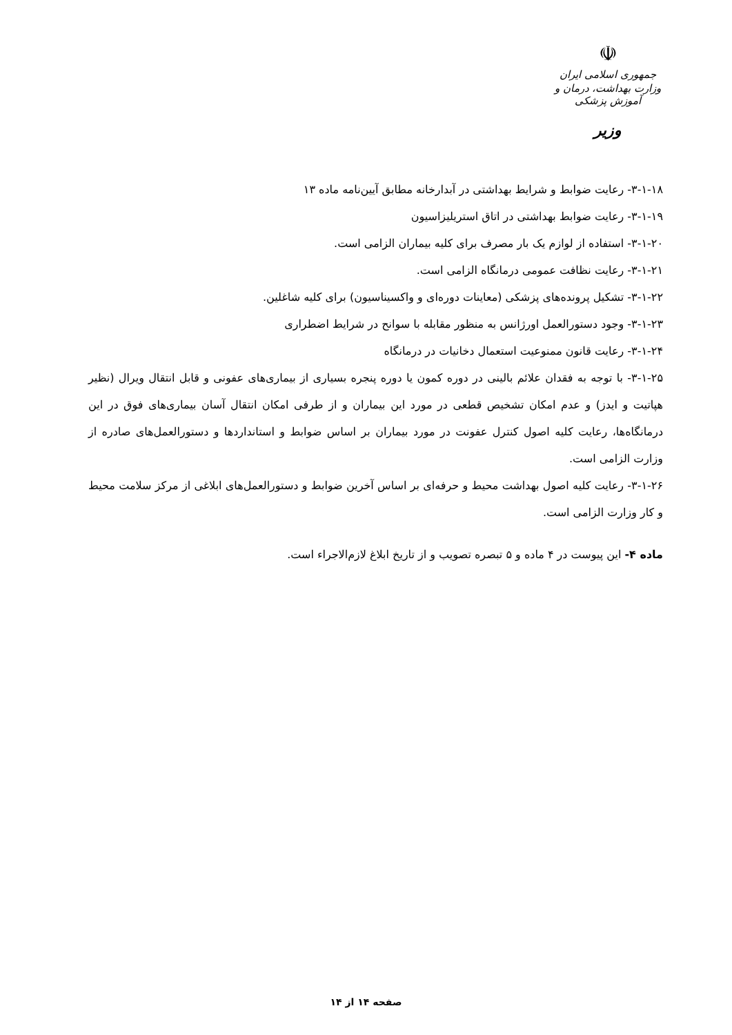☫
جمهوری اسلامی ایران
وزارت بهداشت، درمان و آموزش پزشکی
وزیر
۳-۱-۱۸- رعایت ضوابط و شرایط بهداشتی در آبدارخانه مطابق آیین‌نامه ماده ۱۳
۳-۱-۱۹- رعایت ضوابط بهداشتی در اتاق استریلیزاسیون
۳-۱-۲۰- استفاده از لوازم یک بار مصرف برای کلیه بیماران الزامی است.
۳-۱-۲۱- رعایت نظافت عمومی درمانگاه الزامی است.
۳-۱-۲۲- تشکیل پرونده‌های پزشکی (معاینات دوره‌ای و واکسیناسیون) برای کلیه شاغلین.
۳-۱-۲۳- وجود دستورالعمل اورژانس به منظور مقابله با سوانح در شرایط اضطراری
۳-۱-۲۴- رعایت قانون ممنوعیت استعمال دخانیات در درمانگاه
۳-۱-۲۵- با توجه به فقدان علائم بالینی در دوره کمون یا دوره پنجره بسیاری از بیماری‌های عفونی و قابل انتقال ویرال (نظیر هپاتیت و ایدز) و عدم امکان تشخیص قطعی در مورد این بیماران و از طرفی امکان انتقال آسان بیماری‌های فوق در این درمانگاه‌ها، رعایت کلیه اصول کنترل عفونت در مورد بیماران بر اساس ضوابط و استانداردها و دستورالعمل‌های صادره از وزارت الزامی است.
۳-۱-۲۶- رعایت کلیه اصول بهداشت محیط و حرفه‌ای بر اساس آخرین ضوابط و دستورالعمل‌های ابلاغی از مرکز سلامت محیط و کار وزارت الزامی است.
ماده ۴- این پیوست در ۴ ماده و ۵ تبصره تصویب و از تاریخ ابلاغ لازم‌الاجراء است.
صفحه ۱۴ از ۱۴